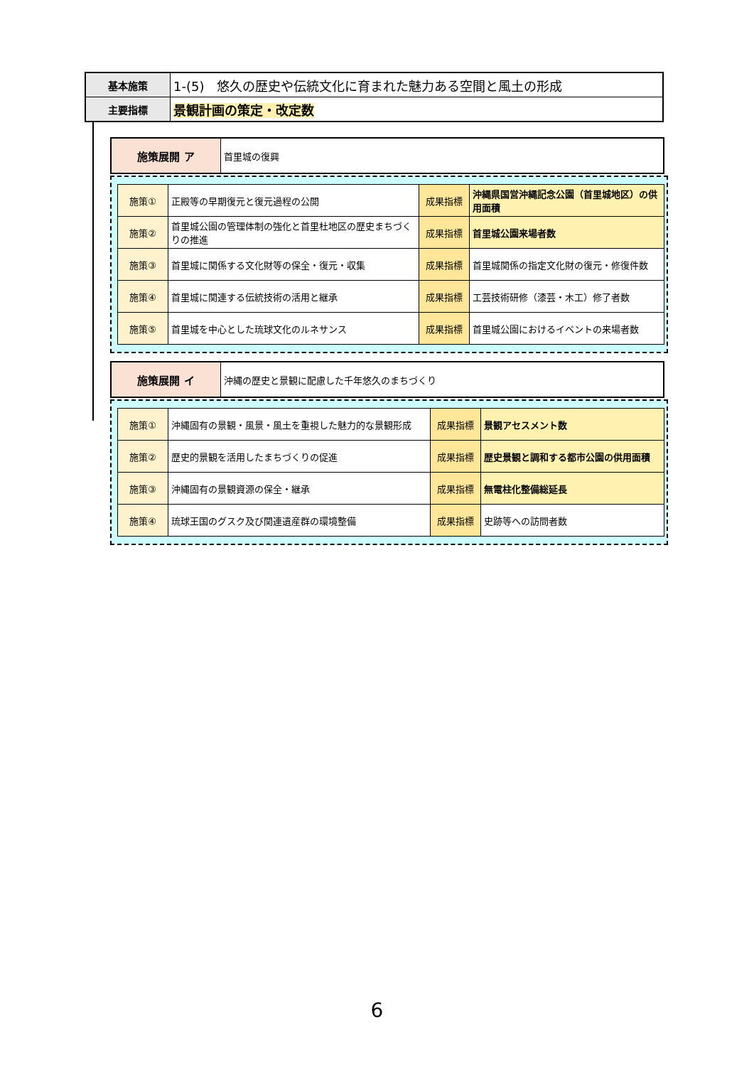| 基本施策 | 1-(5) 悠久の歴史や伝統文化に育まれた魅力ある空間と風土の形成 |
| 主要指標 | 景観計画の策定・改定数 |
| 施策展開 ア | 首里城の復興 |
| 施策① | 正殿等の早期復元と復元過程の公開 | 成果指標 | 沖縄県国営沖縄記念公園（首里城地区）の供用面積 |
| 施策② | 首里城公園の管理体制の強化と首里杜地区の歴史まちづくりの推進 | 成果指標 | 首里城公園来場者数 |
| 施策③ | 首里城に関係する文化財等の保全・復元・収集 | 成果指標 | 首里城関係の指定文化財の復元・修復件数 |
| 施策④ | 首里城に関連する伝統技術の活用と継承 | 成果指標 | 工芸技術研修（漆芸・木工）修了者数 |
| 施策⑤ | 首里城を中心とした琉球文化のルネサンス | 成果指標 | 首里城公園におけるイベントの来場者数 |
| 施策展開 イ | 沖縄の歴史と景観に配慮した千年悠久のまちづくり |
| 施策① | 沖縄固有の景観・風景・風土を重視した魅力的な景観形成 | 成果指標 | 景観アセスメント数 |
| 施策② | 歴史的景観を活用したまちづくりの促進 | 成果指標 | 歴史景観と調和する都市公園の供用面積 |
| 施策③ | 沖縄固有の景観資源の保全・継承 | 成果指標 | 無電柱化整備総延長 |
| 施策④ | 琉球王国のグスク及び関連遺産群の環境整備 | 成果指標 | 史跡等への訪問者数 |
6